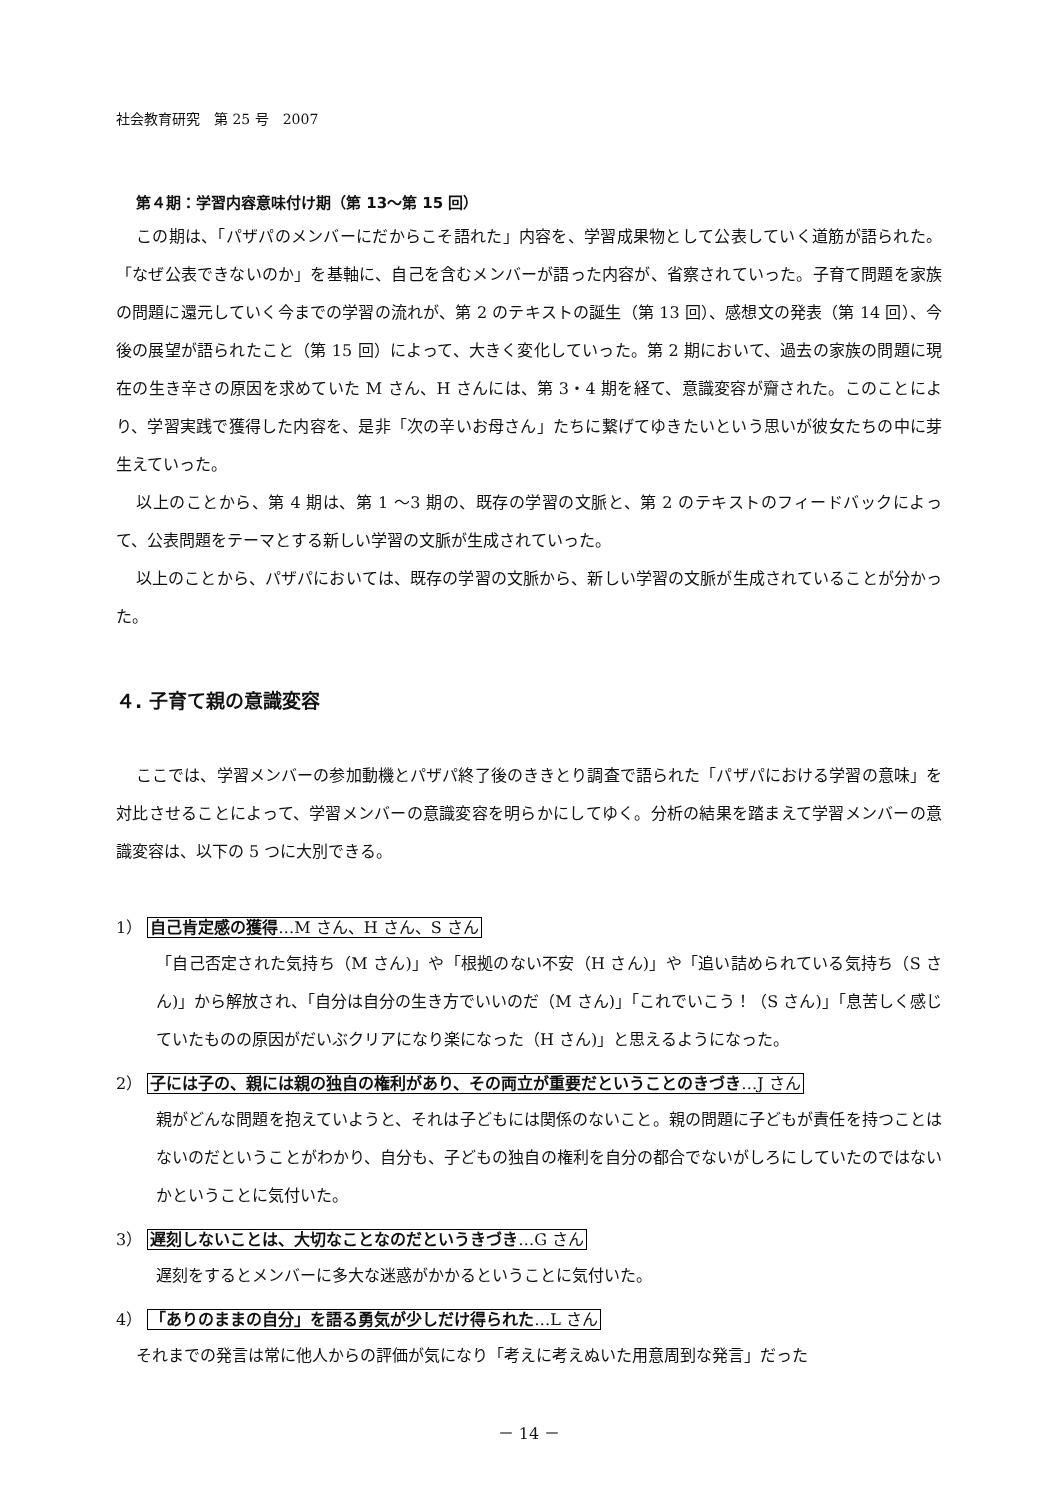社会教育研究　第 25 号　2007
第４期：学習内容意味付け期（第 13〜第 15 回）
この期は、「パザパのメンバーにだからこそ語れた」内容を、学習成果物として公表していく道筋が語られた。「なぜ公表できないのか」を基軸に、自己を含むメンバーが語った内容が、省察されていった。子育て問題を家族の問題に還元していく今までの学習の流れが、第 2 のテキストの誕生（第 13 回）、感想文の発表（第 14 回）、今後の展望が語られたこと（第 15 回）によって、大きく変化していった。第 2 期において、過去の家族の問題に現在の生き辛さの原因を求めていた M さん、H さんには、第 3・4 期を経て、意識変容が齎された。このことにより、学習実践で獲得した内容を、是非「次の辛いお母さん」たちに繋げてゆきたいという思いが彼女たちの中に芽生えていった。
以上のことから、第 4 期は、第 1 〜3 期の、既存の学習の文脈と、第 2 のテキストのフィードバックによって、公表問題をテーマとする新しい学習の文脈が生成されていった。
以上のことから、パザパにおいては、既存の学習の文脈から、新しい学習の文脈が生成されていることが分かった。
４. 子育て親の意識変容
ここでは、学習メンバーの参加動機とパザパ終了後のききとり調査で語られた「パザパにおける学習の意味」を対比させることによって、学習メンバーの意識変容を明らかにしてゆく。分析の結果を踏まえて学習メンバーの意識変容は、以下の 5 つに大別できる。
1） 自己肯定感の獲得…M さん、H さん、S さん
「自己否定された気持ち（M さん)」や「根拠のない不安（H さん)」や「追い詰められている気持ち（S さん)」から解放され、「自分は自分の生き方でいいのだ（M さん)」「これでいこう！（S さん)」「息苦しく感じていたものの原因がだいぶクリアになり楽になった（H さん)」と思えるようになった。
2） 子には子の、親には親の独自の権利があり、その両立が重要だということのきづき…J さん
親がどんな問題を抱えていようと、それは子どもには関係のないこと。親の問題に子どもが責任を持つことはないのだということがわかり、自分も、子どもの独自の権利を自分の都合でないがしろにしていたのではないかということに気付いた。
3） 遅刻しないことは、大切なことなのだというきづき…G さん
遅刻をするとメンバーに多大な迷惑がかかるということに気付いた。
4） 「ありのままの自分」を語る勇気が少しだけ得られた…L さん
それまでの発言は常に他人からの評価が気になり「考えに考えぬいた用意周到な発言」だった
－ 14 －